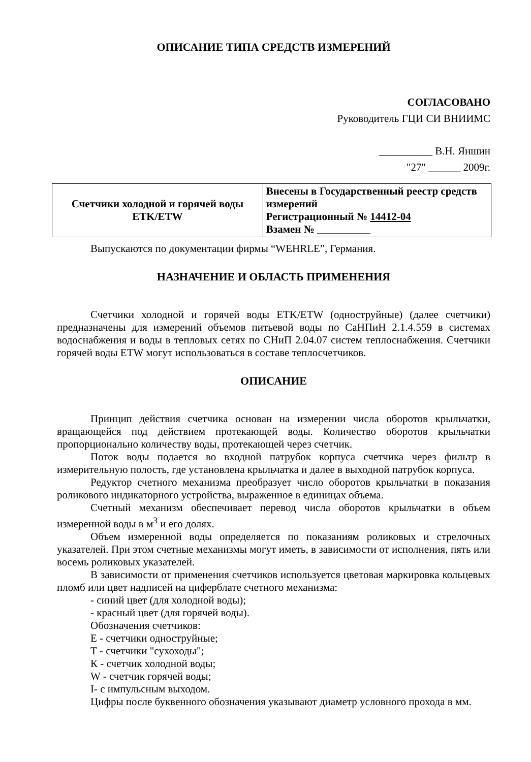ОПИСАНИЕ ТИПА СРЕДСТВ ИЗМЕРЕНИЙ
СОГЛАСОВАНО
Руководитель ГЦИ СИ ВНИИМС
__________ В.Н. Яншин
"27" ______ 2009г.
| Счетчики холодной и горячей воды ETK/ETW | Внесены в Государственный реестр средств измерений Регистрационный № 14412-04 Взамен № __________ |
Выпускаются по документации фирмы “WEHRLE”, Германия.
НАЗНАЧЕНИЕ И ОБЛАСТЬ ПРИМЕНЕНИЯ
Счетчики холодной и горячей воды ETK/ETW (одноструйные) (далее счетчики) предназначены для измерений объемов питьевой воды по СаНПиН 2.1.4.559 в системах водоснабжения и воды в тепловых сетях по СНиП 2.04.07 систем теплоснабжения. Счетчики горячей воды ETW могут использоваться в составе теплосчетчиков.
ОПИСАНИЕ
Принцип действия счетчика основан на измерении числа оборотов крыльчатки, вращающейся под действием протекающей воды. Количество оборотов крыльчатки пропорционально количеству воды, протекающей через счетчик.
Поток воды подается во входной патрубок корпуса счетчика через фильтр в измерительную полость, где установлена крыльчатка и далее в выходной патрубок корпуса.
Редуктор счетного механизма преобразует число оборотов крыльчатки в показания роликового индикаторного устройства, выраженное в единицах объема.
Счетный механизм обеспечивает перевод числа оборотов крыльчатки в объем измеренной воды в м<sup>3</sup> и его долях.
Объем измеренной воды определяется по показаниям роликовых и стрелочных указателей. При этом счетные механизмы могут иметь, в зависимости от исполнения, пять или восемь роликовых указателей.
В зависимости от применения счетчиков используется цветовая маркировка кольцевых пломб или цвет надписей на циферблате счетного механизма:
- синий цвет (для холодной воды);
- красный цвет (для горячей воды).
Обозначения счетчиков:
Е - счетчики одноструйные;
Т - счетчики "сухоходы";
К - счетчик холодной воды;
W - счетчик горячей воды;
I- с импульсным выходом.
Цифры после буквенного обозначения указывают диаметр условного прохода в мм.